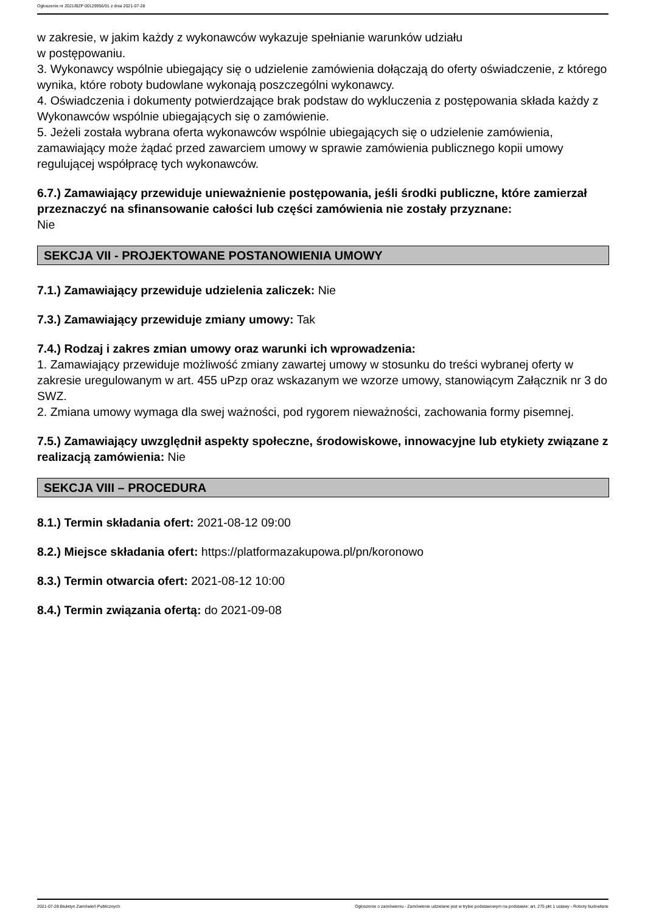Ogłoszenie nr 2021/BZP 00129956/01 z dnia 2021-07-28
w zakresie, w jakim każdy z wykonawców wykazuje spełnianie warunków udziału
w postępowaniu.
3. Wykonawcy wspólnie ubiegający się o udzielenie zamówienia dołączają do oferty oświadczenie, z którego wynika, które roboty budowlane wykonają poszczególni wykonawcy.
4. Oświadczenia i dokumenty potwierdzające brak podstaw do wykluczenia z postępowania składa każdy z Wykonawców wspólnie ubiegających się o zamówienie.
5. Jeżeli została wybrana oferta wykonawców wspólnie ubiegających się o udzielenie zamówienia, zamawiający może żądać przed zawarciem umowy w sprawie zamówienia publicznego kopii umowy regulującej współpracę tych wykonawców.
6.7.) Zamawiający przewiduje unieważnienie postępowania, jeśli środki publiczne, które zamierzał przeznaczyć na sfinansowanie całości lub części zamówienia nie zostały przyznane:
Nie
SEKCJA VII - PROJEKTOWANE POSTANOWIENIA UMOWY
7.1.) Zamawiający przewiduje udzielenia zaliczek: Nie
7.3.) Zamawiający przewiduje zmiany umowy: Tak
7.4.) Rodzaj i zakres zmian umowy oraz warunki ich wprowadzenia:
1. Zamawiający przewiduje możliwość zmiany zawartej umowy w stosunku do treści wybranej oferty w zakresie uregulowanym w art. 455 uPzp oraz wskazanym we wzorze umowy, stanowiącym Załącznik nr 3 do SWZ.
2. Zmiana umowy wymaga dla swej ważności, pod rygorem nieważności, zachowania formy pisemnej.
7.5.) Zamawiający uwzględnił aspekty społeczne, środowiskowe, innowacyjne lub etykiety związane z realizacją zamówienia: Nie
SEKCJA VIII – PROCEDURA
8.1.) Termin składania ofert: 2021-08-12 09:00
8.2.) Miejsce składania ofert: https://platformazakupowa.pl/pn/koronowo
8.3.) Termin otwarcia ofert: 2021-08-12 10:00
8.4.) Termin związania ofertą: do 2021-09-08
2021-07-28 Biuletyn Zamówień Publicznych Ogłoszenie o zamówieniu - Zamówienie udzielane jest w trybie podstawowym na podstawie: art. 275 pkt 1 ustawy - Roboty budowlane